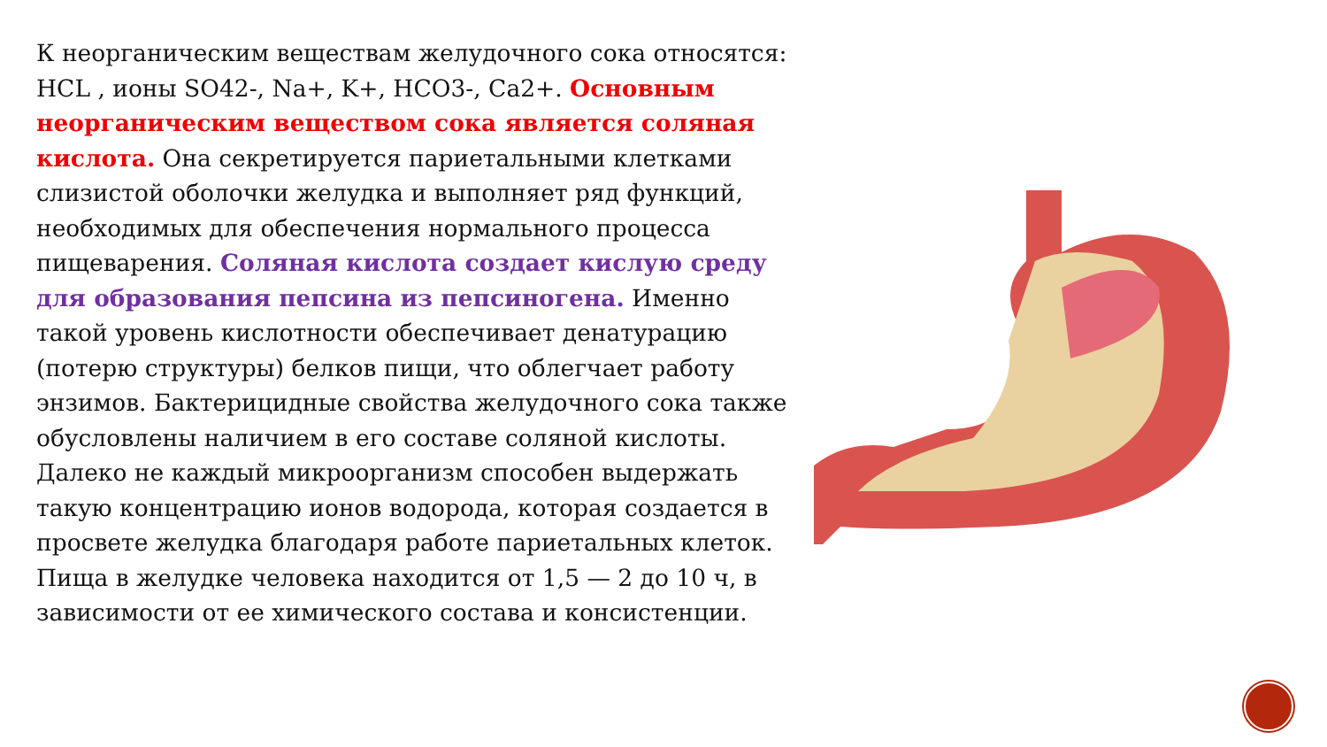К неорганическим веществам желудочного сока относятся: HCL , ионы SO42-, Na+, K+, HCO3-, Ca2+. Основным неорганическим веществом сока является соляная кислота. Она секретируется париетальными клетками слизистой оболочки желудка и выполняет ряд функций, необходимых для обеспечения нормального процесса пищеварения. Соляная кислота создает кислую среду для образования пепсина из пепсиногена. Именно такой уровень кислотности обеспечивает денатурацию (потерю структуры) белков пищи, что облегчает работу энзимов. Бактерицидные свойства желудочного сока также обусловлены наличием в его составе соляной кислоты. Далеко не каждый микроорганизм способен выдержать такую концентрацию ионов водорода, которая создается в просвете желудка благодаря работе париетальных клеток. Пища в желудке человека находится от 1,5 — 2 до 10 ч, в зависимости от ее химического состава и консистенции.